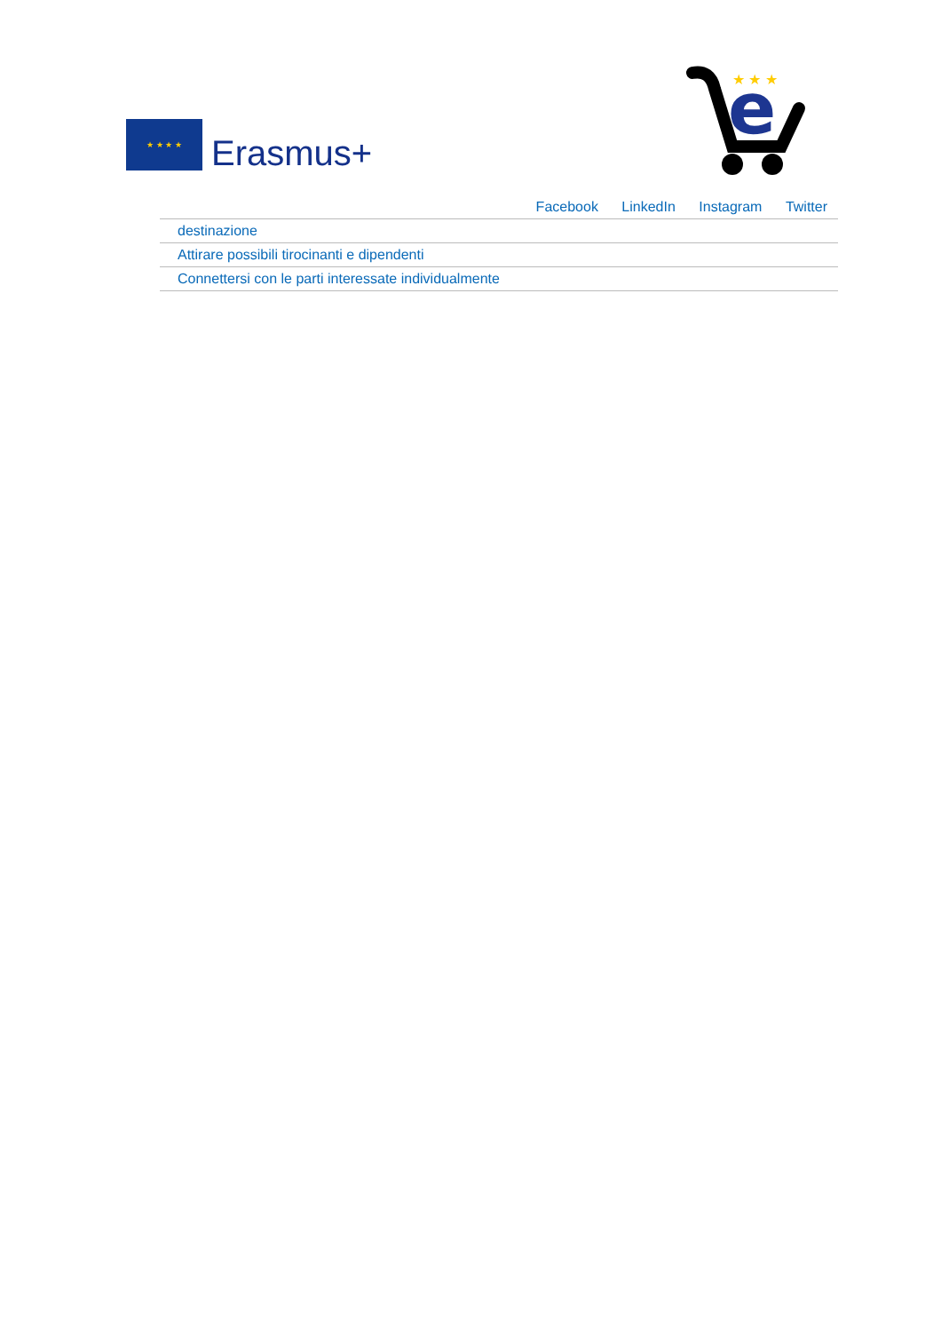★ ★ ★ ★
Erasmus+
e
★ ★ ★
| Facebook LinkedIn Instagram Twitter |
| destinazione |
| Attirare possibili tirocinanti e dipendenti |
| Connettersi con le parti interessate individualmente |